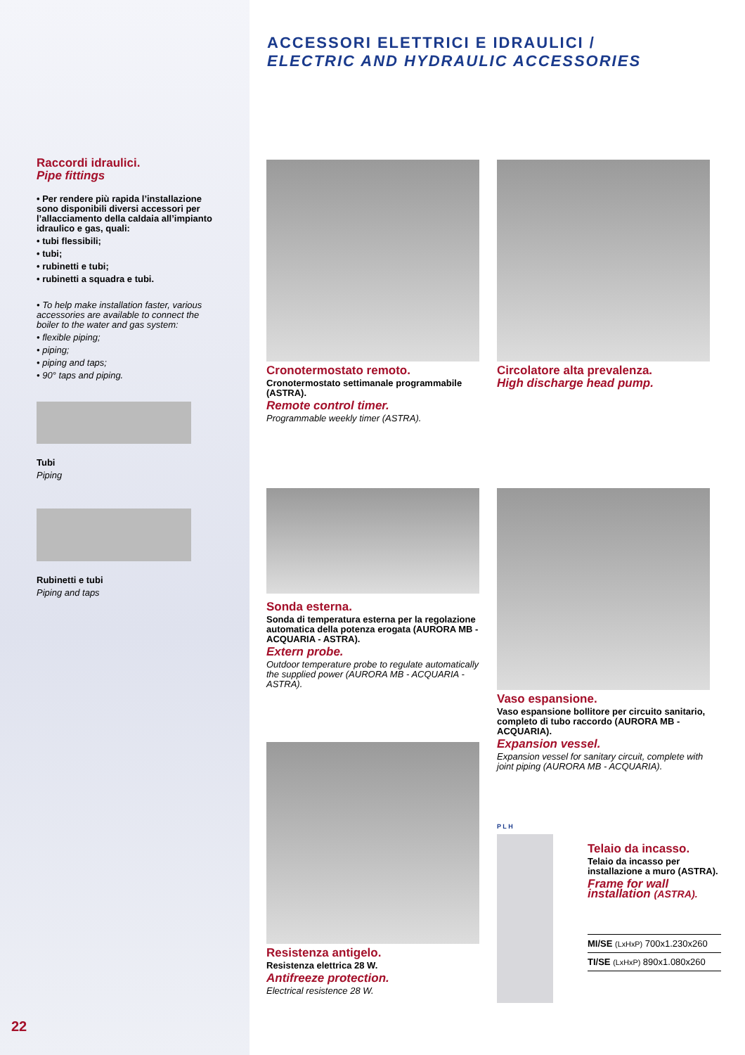Raccordi idraulici.
Pipe fittings
• Per rendere più rapida l’installazione sono disponibili diversi accessori per l’allacciamento della caldaia all’impianto idraulico e gas, quali:
• tubi flessibili;
• tubi;
• rubinetti e tubi;
• rubinetti a squadra e tubi.
• To help make installation faster, various accessories are available to connect the boiler to the water and gas system:
• flexible piping;
• piping;
• piping and taps;
• 90° taps and piping.
Tubi
Piping
Rubinetti e tubi
Piping and taps
ACCESSORI ELETTRICI E IDRAULICI /
ELECTRIC AND HYDRAULIC ACCESSORIES
Cronotermostato remoto.
Cronotermostato settimanale programmabile (ASTRA).
Remote control timer.
Programmable weekly timer (ASTRA).
Circolatore alta prevalenza.
High discharge head pump.
Sonda esterna.
Sonda di temperatura esterna per la regolazione automatica della potenza erogata (AURORA MB - ACQUARIA - ASTRA).
Extern probe.
Outdoor temperature probe to regulate automatically the supplied power (AURORA MB - ACQUARIA - ASTRA).
Vaso espansione.
Vaso espansione bollitore per circuito sanitario, completo di tubo raccordo (AURORA MB - ACQUARIA).
Expansion vessel.
Expansion vessel for sanitary circuit, complete with joint piping (AURORA MB - ACQUARIA).
Resistenza antigelo.
Resistenza elettrica 28 W.
Antifreeze protection.
Electrical resistence 28 W.
P L H
Telaio da incasso.
Telaio da incasso per installazione a muro (ASTRA).
Frame for wall installation (ASTRA).
| MI/SE (LxHxP) 700x1.230x260 |
| TI/SE (LxHxP) 890x1.080x260 |
22